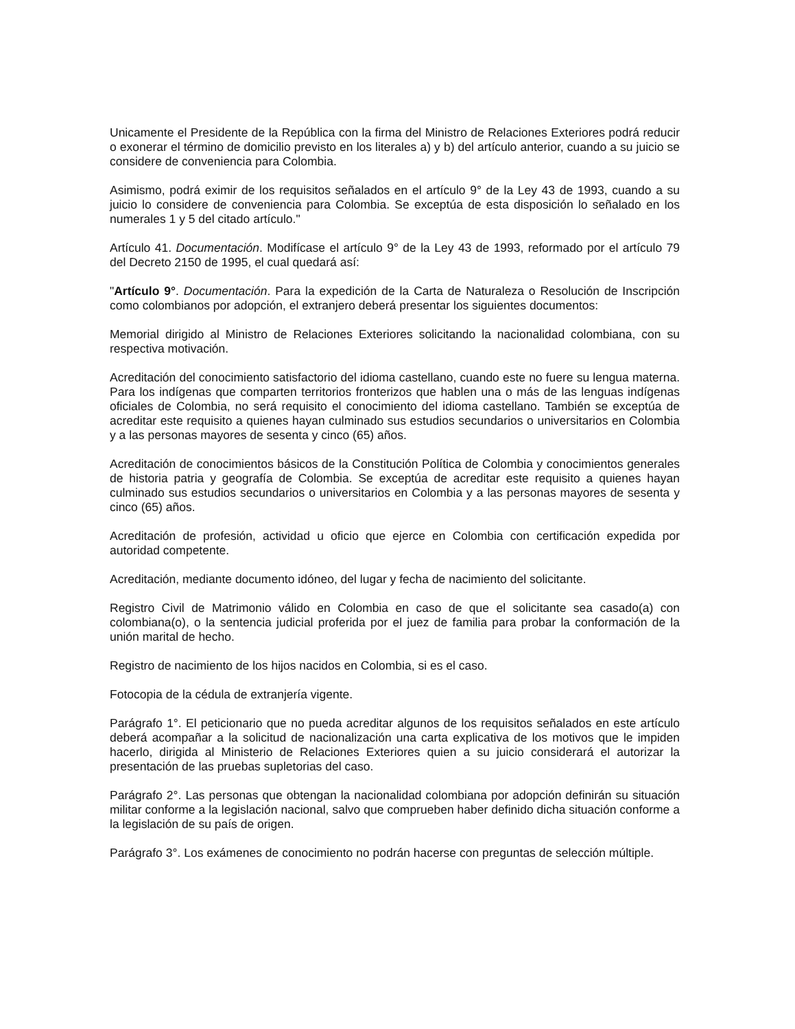Unicamente el Presidente de la República con la firma del Ministro de Relaciones Exteriores podrá reducir o exonerar el término de domicilio previsto en los literales a) y b) del artículo anterior, cuando a su juicio se considere de conveniencia para Colombia.
Asimismo, podrá eximir de los requisitos señalados en el artículo 9° de la Ley 43 de 1993, cuando a su juicio lo considere de conveniencia para Colombia. Se exceptúa de esta disposición lo señalado en los numerales 1 y 5 del citado artículo."
Artículo 41. Documentación. Modifícase el artículo 9° de la Ley 43 de 1993, reformado por el artículo 79 del Decreto 2150 de 1995, el cual quedará así:
"Artículo 9°. Documentación. Para la expedición de la Carta de Naturaleza o Resolución de Inscripción como colombianos por adopción, el extranjero deberá presentar los siguientes documentos:
Memorial dirigido al Ministro de Relaciones Exteriores solicitando la nacionalidad colombiana, con su respectiva motivación.
Acreditación del conocimiento satisfactorio del idioma castellano, cuando este no fuere su lengua materna. Para los indígenas que comparten territorios fronterizos que hablen una o más de las lenguas indígenas oficiales de Colombia, no será requisito el conocimiento del idioma castellano. También se exceptúa de acreditar este requisito a quienes hayan culminado sus estudios secundarios o universitarios en Colombia y a las personas mayores de sesenta y cinco (65) años.
Acreditación de conocimientos básicos de la Constitución Política de Colombia y conocimientos generales de historia patria y geografía de Colombia. Se exceptúa de acreditar este requisito a quienes hayan culminado sus estudios secundarios o universitarios en Colombia y a las personas mayores de sesenta y cinco (65) años.
Acreditación de profesión, actividad u oficio que ejerce en Colombia con certificación expedida por autoridad competente.
Acreditación, mediante documento idóneo, del lugar y fecha de nacimiento del solicitante.
Registro Civil de Matrimonio válido en Colombia en caso de que el solicitante sea casado(a) con colombiana(o), o la sentencia judicial proferida por el juez de familia para probar la conformación de la unión marital de hecho.
Registro de nacimiento de los hijos nacidos en Colombia, si es el caso.
Fotocopia de la cédula de extranjería vigente.
Parágrafo 1°. El peticionario que no pueda acreditar algunos de los requisitos señalados en este artículo deberá acompañar a la solicitud de nacionalización una carta explicativa de los motivos que le impiden hacerlo, dirigida al Ministerio de Relaciones Exteriores quien a su juicio considerará el autorizar la presentación de las pruebas supletorias del caso.
Parágrafo 2°. Las personas que obtengan la nacionalidad colombiana por adopción definirán su situación militar conforme a la legislación nacional, salvo que comprueben haber definido dicha situación conforme a la legislación de su país de origen.
Parágrafo 3°. Los exámenes de conocimiento no podrán hacerse con preguntas de selección múltiple.